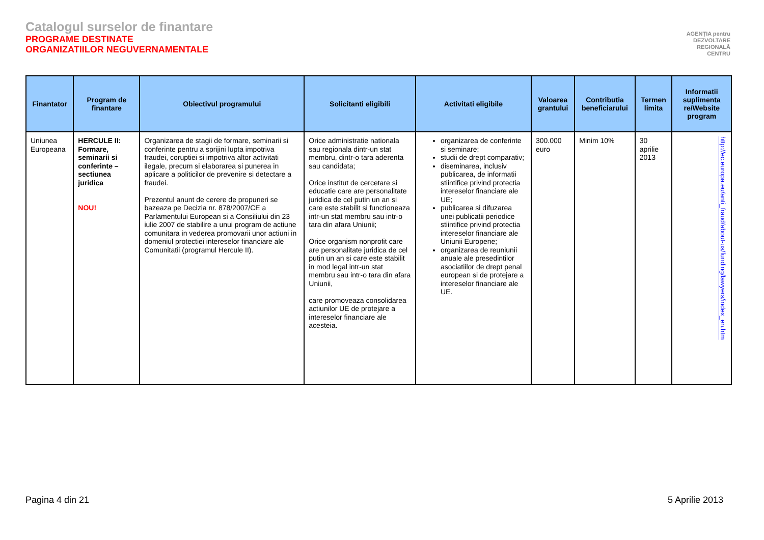Catalogul surselor de finantare
PROGRAME DESTINATE
ORGANIZATIILOR NEGUVERNAMENTALE
AGENȚIA pentru
DEZVOLTARE
REGIONALĂ
CENTRU
| Finantator | Program de finantare | Obiectivul programului | Solicitanti eligibili | Activitati eligibile | Valoarea grantului | Contributia beneficiarului | Termen limita | Informatii suplimenta re/Website program |
| --- | --- | --- | --- | --- | --- | --- | --- | --- |
| Uniunea Europeana | HERCULE II: Formare, seminarii si conferinte – sectiunea juridica NOU! | Organizarea de stagii de formare, seminarii si conferinte pentru a sprijini lupta impotriva fraudei, coruptiei si impotriva altor activitati ilegale, precum si elaborarea si punerea in aplicare a politicilor de prevenire si detectare a fraudei. Prezentul anunt de cerere de propuneri se bazeaza pe Decizia nr. 878/2007/CE a Parlamentului European si a Consiliului din 23 iulie 2007 de stabilire a unui program de actiune comunitara in vederea promovarii unor actiuni in domeniul protectiei intereselor financiare ale Comunitatii (programul Hercule II). | Orice administratie nationala sau regionala dintr-un stat membru, dintr-o tara aderenta sau candidata; Orice institut de cercetare si educatie care are personalitate juridica de cel putin un an si care este stabilit si functioneaza intr-un stat membru sau intr-o tara din afara Uniunii; Orice organism nonprofit care are personalitate juridica de cel putin un an si care este stabilit in mod legal intr-un stat membru sau intr-o tara din afara Uniunii, care promoveaza consolidarea actiunilor UE de protejare a intereselor financiare ale acesteia. | organizarea de conferinte si seminare; studii de drept comparativ; diseminarea, inclusiv publicarea, de informatii stiintifice privind protectia intereselor financiare ale UE; publicarea si difuzarea unei publicatii periodice stiintifice privind protectia intereselor financiare ale Uniunii Europene; organizarea de reuniunii anuale ale presedintilor asociatiilor de drept penal european si de protejare a intereselor financiare ale UE. | 300.000 euro | Minim 10% | 30 aprilie 2013 | http://ec.europa.eu/anti_fraud/about-us/funding/lawyers/index_en.htm |
Pagina 4 din 21 5 Aprilie 2013